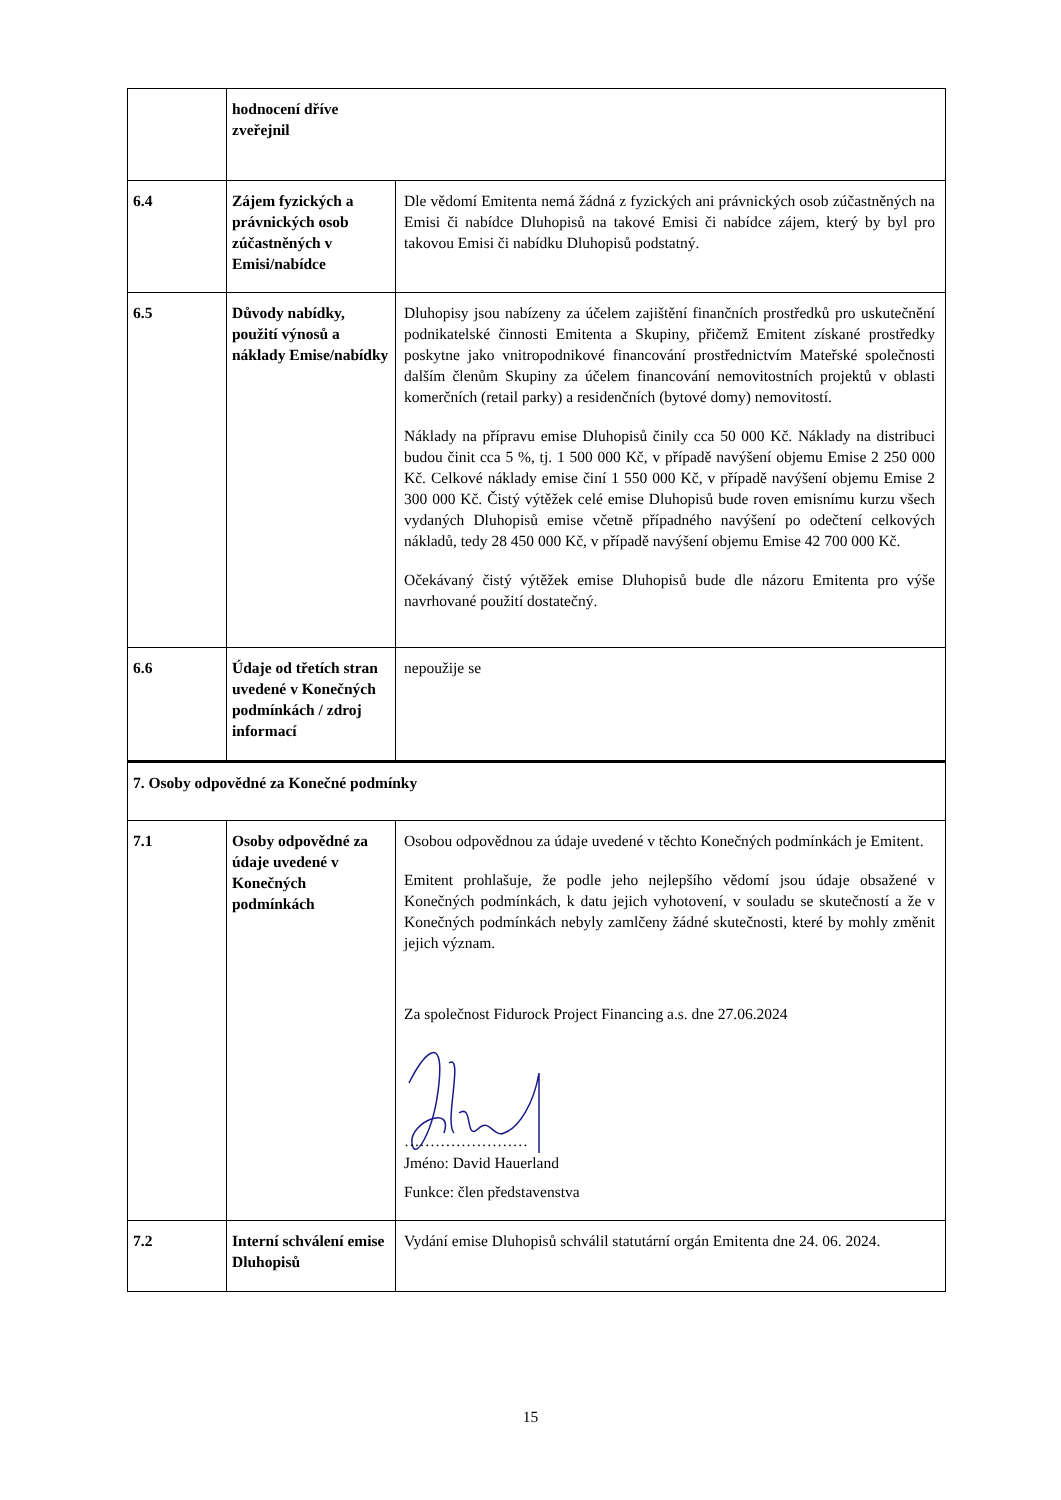| | hodnocení dříve zveřejnil | |
| 6.4 | Zájem fyzických a právnických osob zúčastněných v Emisi/nabídce | Dle vědomí Emitenta nemá žádná z fyzických ani právnických osob zúčastněných na Emisi či nabídce Dluhopisů na takové Emisi či nabídce zájem, který by byl pro takovou Emisi či nabídku Dluhopisů podstatný. |
| 6.5 | Důvody nabídky, použití výnosů a náklady Emise/nabídky | Dluhopisy jsou nabízeny za účelem zajištění finančních prostředků pro uskutečnění podnikatelské činnosti Emitenta a Skupiny, přičemž Emitent získané prostředky poskytne jako vnitropodnikové financování prostřednictvím Mateřské společnosti dalším členům Skupiny za účelem financování nemovitostních projektů v oblasti komerčních (retail parky) a residenčních (bytové domy) nemovitostí. Náklady na přípravu emise Dluhopisů činily cca 50 000 Kč. Náklady na distribuci budou činit cca 5 %, tj. 1 500 000 Kč, v případě navýšení objemu Emise 2 250 000 Kč. Celkové náklady emise činí 1 550 000 Kč, v případě navýšení objemu Emise 2 300 000 Kč. Čistý výtěžek celé emise Dluhopisů bude roven emisnímu kurzu všech vydaných Dluhopisů emise včetně případného navýšení po odečtení celkových nákladů, tedy 28 450 000 Kč, v případě navýšení objemu Emise 42 700 000 Kč. Očekávaný čistý výtěžek emise Dluhopisů bude dle názoru Emitenta pro výše navrhované použití dostatečný. |
| 6.6 | Údaje od třetích stran uvedené v Konečných podmínkách / zdroj informací | nepoužije se |
| 7. Osoby odpovědné za Konečné podmínky | | |
| 7.1 | Osoby odpovědné za údaje uvedené v Konečných podmínkách | Osobou odpovědnou za údaje uvedené v těchto Konečných podmínkách je Emitent. Emitent prohlašuje, že podle jeho nejlepšího vědomí jsou údaje obsažené v Konečných podmínkách, k datu jejich vyhotovení, v souladu se skutečností a že v Konečných podmínkách nebyly zamlčeny žádné skutečnosti, které by mohly změnit jejich význam. Za společnost Fidurock Project Financing a.s. dne 27.06.2024 …………………… Jméno: David Hauerland Funkce: člen představenstva |
| 7.2 | Interní schválení emise Dluhopisů | Vydání emise Dluhopisů schválil statutární orgán Emitenta dne 24. 06. 2024. |
15